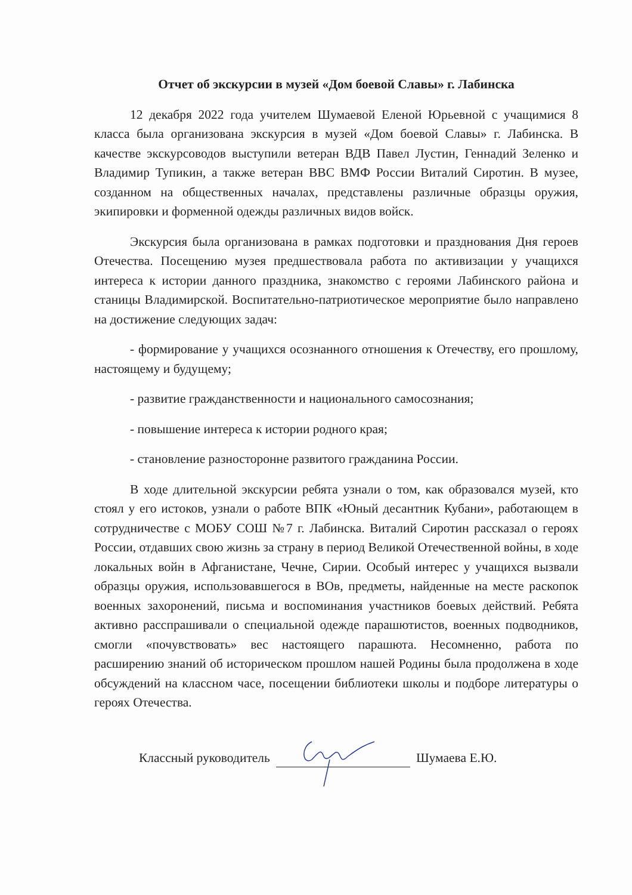Отчет об экскурсии в музей «Дом боевой Славы» г. Лабинска
12 декабря 2022 года учителем Шумаевой Еленой Юрьевной с учащимися 8 класса была организована экскурсия в музей «Дом боевой Славы» г. Лабинска. В качестве экскурсоводов выступили ветеран ВДВ Павел Лустин, Геннадий Зеленко и Владимир Тупикин, а также ветеран ВВС ВМФ России Виталий Сиротин. В музее, созданном на общественных началах, представлены различные образцы оружия, экипировки и форменной одежды различных видов войск.
Экскурсия была организована в рамках подготовки и празднования Дня героев Отечества. Посещению музея предшествовала работа по активизации у учащихся интереса к истории данного праздника, знакомство с героями Лабинского района и станицы Владимирской. Воспитательно-патриотическое мероприятие было направлено на достижение следующих задач:
- формирование у учащихся осознанного отношения к Отечеству, его прошлому, настоящему и будущему;
- развитие гражданственности и национального самосознания;
- повышение интереса к истории родного края;
- становление разносторонне развитого гражданина России.
В ходе длительной экскурсии ребята узнали о том, как образовался музей, кто стоял у его истоков, узнали о работе ВПК «Юный десантник Кубани», работающем в сотрудничестве с МОБУ СОШ №7 г. Лабинска. Виталий Сиротин рассказал о героях России, отдавших свою жизнь за страну в период Великой Отечественной войны, в ходе локальных войн в Афганистане, Чечне, Сирии. Особый интерес у учащихся вызвали образцы оружия, использовавшегося в ВОв, предметы, найденные на месте раскопок военных захоронений, письма и воспоминания участников боевых действий. Ребята активно расспрашивали о специальной одежде парашютистов, военных подводников, смогли «почувствовать» вес настоящего парашюта. Несомненно, работа по расширению знаний об историческом прошлом нашей Родины была продолжена в ходе обсуждений на классном часе, посещении библиотеки школы и подборе литературы о героях Отечества.
Классный руководитель Шумаева Е.Ю.